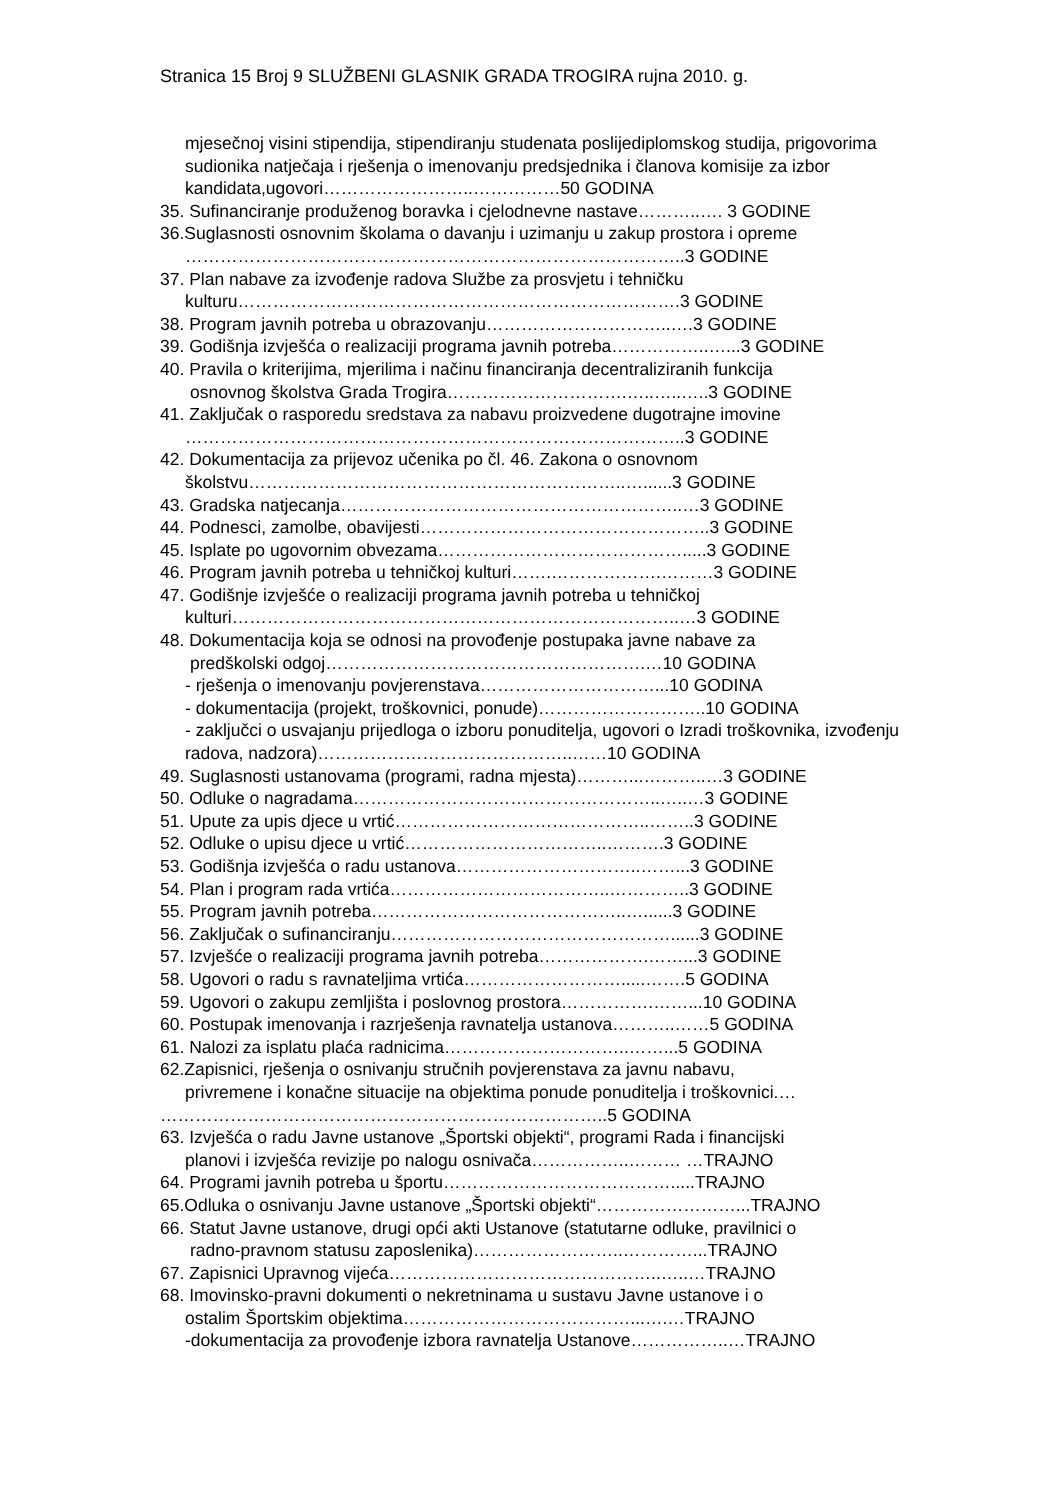Stranica 15 Broj 9 SLUŽBENI GLASNIK GRADA TROGIRA rujna 2010. g.
mjesečnoj visini stipendija, stipendiranju studenata poslijediplomskog studija, prigovorima sudionika natječaja i rješenja o imenovanju predsjednika i članova komisije za izbor kandidata,ugovori……………………..……………50 GODINA
35. Sufinanciranje produženog boravka i cjelodnevne nastave………..…. 3 GODINE
36.Suglasnosti osnovnim školama o davanju i uzimanju u zakup prostora i opreme
…………………………………………………………………………..3 GODINE
37. Plan nabave za izvođenje radova Službe za prosvjetu i tehničku
kulturu………………………………………………………………….3 GODINE
38. Program javnih potreba u obrazovanju…………………………..….3 GODINE
39. Godišnja izvješća o realizaciji programa javnih potreba……………..…...3 GODINE
40. Pravila o kriterijima, mjerilima i načinu financiranja decentraliziranih funkcija
osnovnog školstva Grada Trogira………………………….…..…..…..3 GODINE
41. Zaključak o rasporedu sredstava za nabavu proizvedene dugotrajne imovine
…………………………………………………………………………..3 GODINE
42. Dokumentacija za prijevoz učenika po čl. 46. Zakona o osnovnom
školstvu………………………………………………………..…......3 GODINE
43. Gradska natjecanja…………………………………………………..…3 GODINE
44. Podnesci, zamolbe, obavijesti…………………………………………..3 GODINE
45. Isplate po ugovornim obvezama…………………………………….....3 GODINE
46. Program javnih potreba u tehničkoj kulturi…….……………….………3 GODINE
47. Godišnje izvješće o realizaciji programa javnih potreba u tehničkoj
kulturi…………………………………………………………………..…3 GODINE
48. Dokumentacija koja se odnosi na provođenje postupaka javne nabave za
predškolski odgoj……………………………………………….…10 GODINA
- rješenja o imenovanju povjerenstava…………………………...10 GODINA
- dokumentacija (projekt, troškovnici, ponude)………………………..10 GODINA
- zaključci o usvajanju prijedloga o izboru ponuditelja, ugovori o Izradi troškovnika, izvođenju radova, nadzora)……………………………………..……10 GODINA
49. Suglasnosti ustanovama (programi, radna mjesta)………...………..…3 GODINE
50. Odluke o nagradama……………………………………………..…..…3 GODINE
51. Upute za upis djece u vrtić……………………………………..……..3 GODINE
52. Odluke o upisu djece u vrtić……………………………..……….3 GODINE
53. Godišnja izvješća o radu ustanova…………………………..……...3 GODINE
54. Plan i program rada vrtića………………………………..…………..3 GODINE
55. Program javnih potreba……………………………………..…......3 GODINE
56. Zaključak o sufinanciranju…………………………………………......3 GODINE
57. Izvješće o realizaciji programa javnih potreba……………….……...3 GODINE
58. Ugovori o radu s ravnateljima vrtića……………………….....…….5 GODINA
59. Ugovori o zakupu zemljišta i poslovnog prostora…………….……...10 GODINA
60. Postupak imenovanja i razrješenja ravnatelja ustanova………..……5 GODINA
61. Nalozi za isplatu plaća radnicima…………………………..……...5 GODINA
62.Zapisnici, rješenja o osnivanju stručnih povjerenstava za javnu nabavu,
privremene i konačne situacije na objektima ponude ponuditelja i troškovnici.…
…………………………………………………………………..5 GODINA
63. Izvješća o radu Javne ustanove „Športski objekti“, programi Rada i financijski
planovi i izvješća revizije po nalogu osnivača……………..……… …TRAJNO
64. Programi javnih potreba u športu………………………………….....TRAJNO
65.Odluka o osnivanju Javne ustanove „Športski objekti“……………………...TRAJNO
66. Statut Javne ustanove, drugi opći akti Ustanove (statutarne odluke, pravilnici o
radno-pravnom statusu zaposlenika)……………………..…………...TRAJNO
67. Zapisnici Upravnog vijeća………………………………………..…..…TRAJNO
68. Imovinsko-pravni dokumenti o nekretninama u sustavu Javne ustanove i o
ostalim Športskim objektima…………………………………...….…TRAJNO
-dokumentacija za provođenje izbora ravnatelja Ustanove……………..…TRAJNO